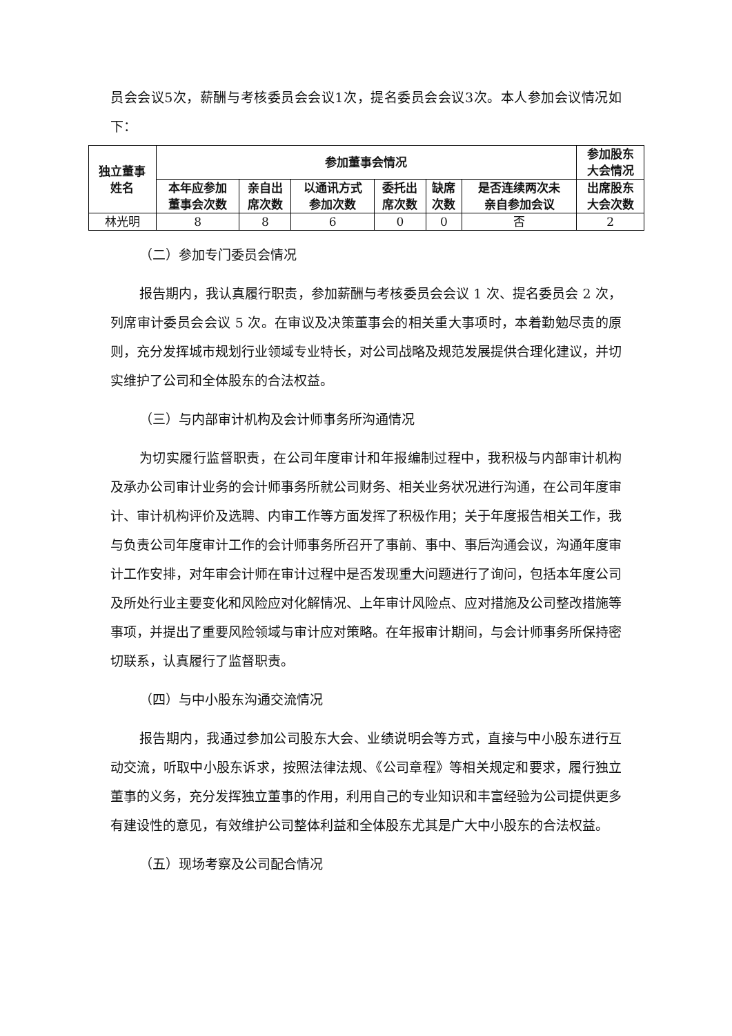员会会议5次，薪酬与考核委员会会议1次，提名委员会会议3次。本人参加会议情况如下：
| 独立董事 姓名 | 参加董事会情况 | | | | | | 参加股东 大会情况 |
| --- | --- | --- | --- | --- | --- | --- | --- |
| | 本年应参加 董事会次数 | 亲自出 席次数 | 以通讯方式 参加次数 | 委托出 席次数 | 缺席 次数 | 是否连续两次未 亲自参加会议 | 出席股东 大会次数 |
| 林光明 | 8 | 8 | 6 | 0 | 0 | 否 | 2 |
（二）参加专门委员会情况
报告期内，我认真履行职责，参加薪酬与考核委员会会议 1 次、提名委员会 2 次，列席审计委员会会议 5 次。在审议及决策董事会的相关重大事项时，本着勤勉尽责的原则，充分发挥城市规划行业领域专业特长，对公司战略及规范发展提供合理化建议，并切实维护了公司和全体股东的合法权益。
（三）与内部审计机构及会计师事务所沟通情况
为切实履行监督职责，在公司年度审计和年报编制过程中，我积极与内部审计机构及承办公司审计业务的会计师事务所就公司财务、相关业务状况进行沟通，在公司年度审计、审计机构评价及选聘、内审工作等方面发挥了积极作用；关于年度报告相关工作，我与负责公司年度审计工作的会计师事务所召开了事前、事中、事后沟通会议，沟通年度审计工作安排，对年审会计师在审计过程中是否发现重大问题进行了询问，包括本年度公司及所处行业主要变化和风险应对化解情况、上年审计风险点、应对措施及公司整改措施等事项，并提出了重要风险领域与审计应对策略。在年报审计期间，与会计师事务所保持密切联系，认真履行了监督职责。
（四）与中小股东沟通交流情况
报告期内，我通过参加公司股东大会、业绩说明会等方式，直接与中小股东进行互动交流，听取中小股东诉求，按照法律法规、《公司章程》等相关规定和要求，履行独立董事的义务，充分发挥独立董事的作用，利用自己的专业知识和丰富经验为公司提供更多有建设性的意见，有效维护公司整体利益和全体股东尤其是广大中小股东的合法权益。
（五）现场考察及公司配合情况